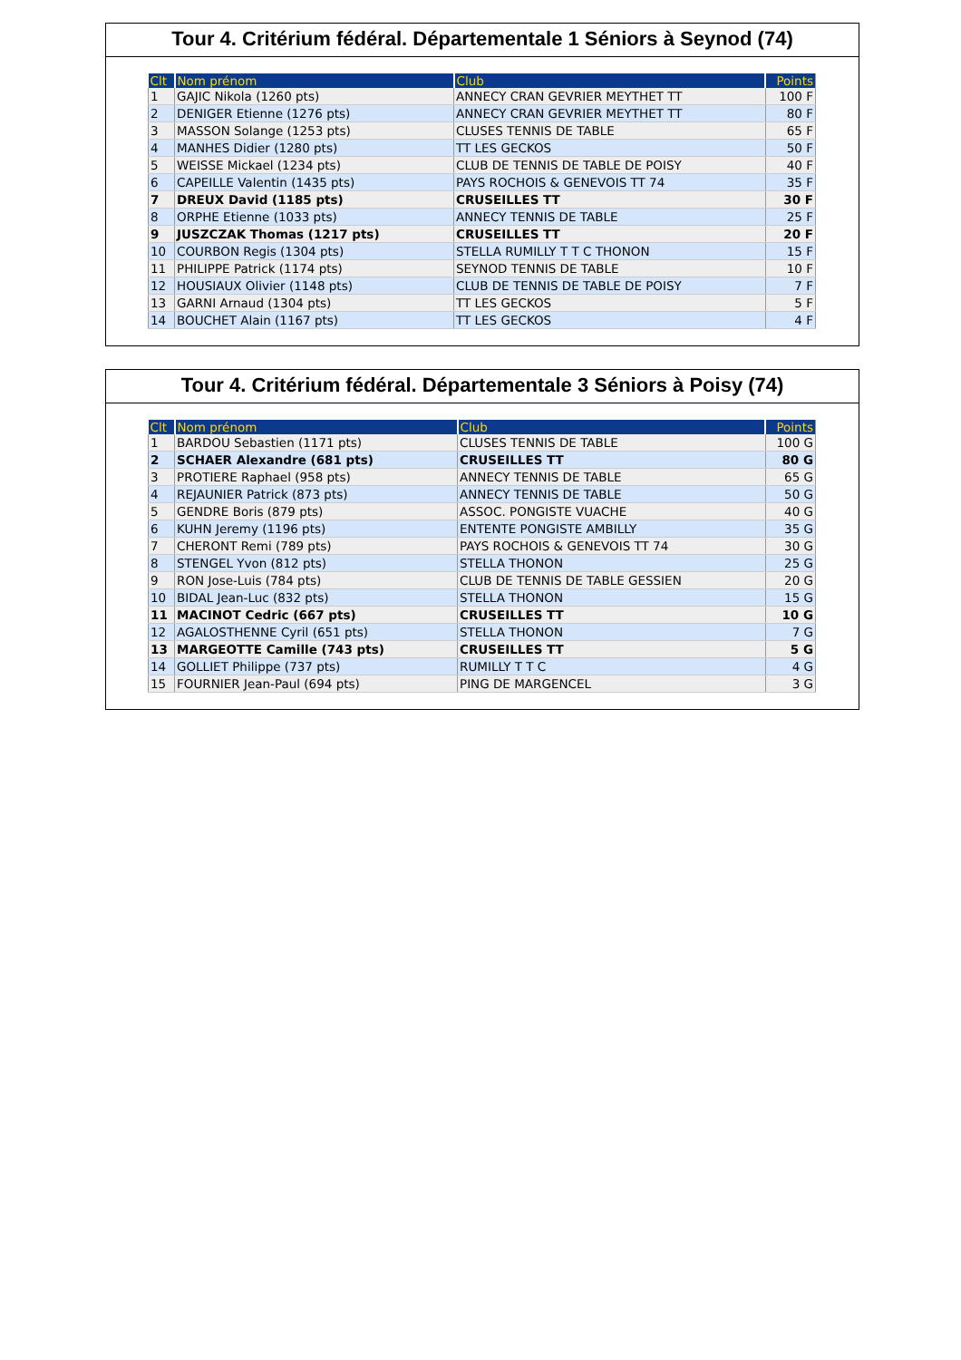Tour 4. Critérium fédéral. Départementale 1 Séniors à Seynod (74)
| Clt | Nom prénom | Club | Points |
| --- | --- | --- | --- |
| 1 | GAJIC Nikola (1260 pts) | ANNECY CRAN GEVRIER MEYTHET TT | 100 F |
| 2 | DENIGER Etienne (1276 pts) | ANNECY CRAN GEVRIER MEYTHET TT | 80 F |
| 3 | MASSON Solange (1253 pts) | CLUSES TENNIS DE TABLE | 65 F |
| 4 | MANHES Didier (1280 pts) | TT LES GECKOS | 50 F |
| 5 | WEISSE Mickael (1234 pts) | CLUB DE TENNIS DE TABLE DE POISY | 40 F |
| 6 | CAPEILLE Valentin (1435 pts) | PAYS ROCHOIS & GENEVOIS TT 74 | 35 F |
| 7 | DREUX David (1185 pts) | CRUSEILLES TT | 30 F |
| 8 | ORPHE Etienne (1033 pts) | ANNECY TENNIS DE TABLE | 25 F |
| 9 | JUSZCZAK Thomas (1217 pts) | CRUSEILLES TT | 20 F |
| 10 | COURBON Regis (1304 pts) | STELLA RUMILLY T T C THONON | 15 F |
| 11 | PHILIPPE Patrick (1174 pts) | SEYNOD TENNIS DE TABLE | 10 F |
| 12 | HOUSIAUX Olivier (1148 pts) | CLUB DE TENNIS DE TABLE DE POISY | 7 F |
| 13 | GARNI Arnaud (1304 pts) | TT LES GECKOS | 5 F |
| 14 | BOUCHET Alain (1167 pts) | TT LES GECKOS | 4 F |
Tour 4. Critérium fédéral. Départementale 3 Séniors à Poisy (74)
| Clt | Nom prénom | Club | Points |
| --- | --- | --- | --- |
| 1 | BARDOU Sebastien (1171 pts) | CLUSES TENNIS DE TABLE | 100 G |
| 2 | SCHAER Alexandre (681 pts) | CRUSEILLES TT | 80 G |
| 3 | PROTIERE Raphael (958 pts) | ANNECY TENNIS DE TABLE | 65 G |
| 4 | REJAUNIER Patrick (873 pts) | ANNECY TENNIS DE TABLE | 50 G |
| 5 | GENDRE Boris (879 pts) | ASSOC. PONGISTE VUACHE | 40 G |
| 6 | KUHN Jeremy (1196 pts) | ENTENTE PONGISTE AMBILLY | 35 G |
| 7 | CHERONT Remi (789 pts) | PAYS ROCHOIS & GENEVOIS TT 74 | 30 G |
| 8 | STENGEL Yvon (812 pts) | STELLA THONON | 25 G |
| 9 | RON Jose-Luis (784 pts) | CLUB DE TENNIS DE TABLE GESSIEN | 20 G |
| 10 | BIDAL Jean-Luc (832 pts) | STELLA THONON | 15 G |
| 11 | MACINOT Cedric (667 pts) | CRUSEILLES TT | 10 G |
| 12 | AGALOSTHENNE Cyril (651 pts) | STELLA THONON | 7 G |
| 13 | MARGEOTTE Camille (743 pts) | CRUSEILLES TT | 5 G |
| 14 | GOLLIET Philippe (737 pts) | RUMILLY T T C | 4 G |
| 15 | FOURNIER Jean-Paul (694 pts) | PING DE MARGENCEL | 3 G |